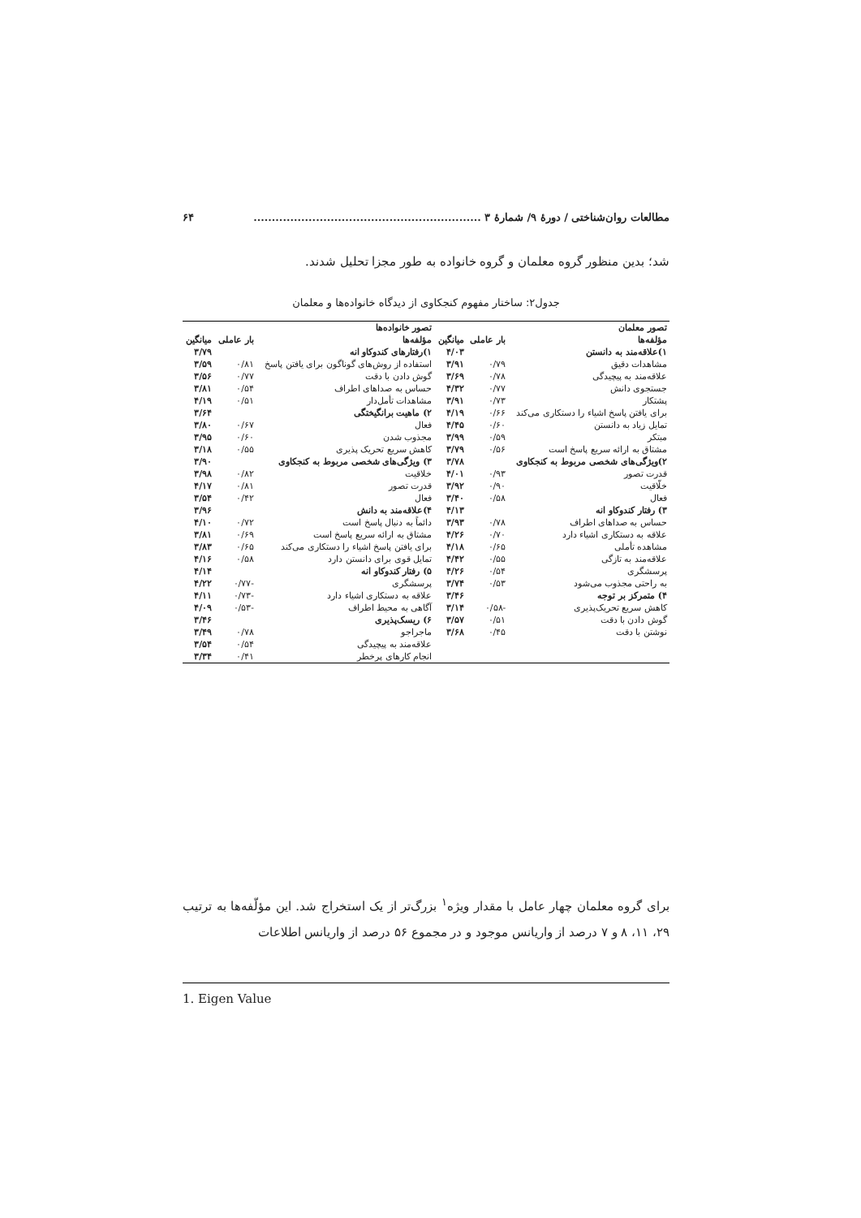مطالعات روان‌شناختی / دورهٔ ۹/ شمارهٔ ۳ .............................................................. ۶۴
شد؛ بدین منظور گروه معلمان و گروه خانواده به طور مجزا تحلیل شدند.
جدول۲: ساختار مفهوم کنجکاوی از دیدگاه خانواده‌ها و معلمان
| تصور معلمان | | | تصور خانواده‌ها | | |
| --- | --- | --- | --- | --- | --- |
| مؤلفه‌ها | بار عاملی | میانگین | مؤلفه‌ها | بار عاملی | میانگین |
| ۱)علاقه‌مند به دانستن | | ۴/۰۳ | ۱)رفتارهای کندوکاو انه | | ۳/۷۹ |
| مشاهدات دقیق | ۰/۷۹ | ۳/۹۱ | استفاده از روش‌های گوناگون برای یافتن پاسخ | ۰/۸۱ | ۳/۵۹ |
| علاقه‌مند به پیچیدگی | ۰/۷۸ | ۳/۶۹ | گوش دادن با دقت | ۰/۷۷ | ۳/۵۶ |
| جستجوی دانش | ۰/۷۷ | ۴/۳۲ | حساس به صداهای اطراف | ۰/۵۴ | ۳/۸۱ |
| پشتکار | ۰/۷۳ | ۳/۹۱ | مشاهدات تأمل‌دار | ۰/۵۱ | ۴/۱۹ |
| برای یافتن پاسخ اشیاء را دستکاری می‌کند | ۰/۶۶ | ۴/۱۹ | ۲) ماهیت برانگیختگی | | ۳/۶۴ |
| تمایل زیاد به دانستن | ۰/۶۰ | ۴/۴۵ | فعال | ۰/۶۷ | ۳/۸۰ |
| مبتکر | ۰/۵۹ | ۳/۹۹ | مجذوب شدن | ۰/۶۰ | ۳/۹۵ |
| مشتاق به ارائه سریع پاسخ است | ۰/۵۶ | ۳/۷۹ | کاهش سریع تحریک پذیری | ۰/۵۵ | ۳/۱۸ |
| ۲)ویژگی‌های شخصی مربوط به کنجکاوی | | ۳/۷۸ | ۳) ویژگی‌های شخصی مربوط به کنجکاوی | | ۳/۹۰ |
| قدرت تصور | ۰/۹۳ | ۴/۰۱ | خلاقیت | ۰/۸۲ | ۳/۹۸ |
| خلّاقیت | ۰/۹۰ | ۳/۹۲ | قدرت تصور | ۰/۸۱ | ۴/۱۷ |
| فعال | ۰/۵۸ | ۳/۴۰ | فعال | ۰/۴۲ | ۳/۵۴ |
| ۳) رفتار کندوکاو انه | | ۴/۱۳ | ۴)علاقه‌مند به دانش | | ۳/۹۶ |
| حساس به صداهای اطراف | ۰/۷۸ | ۳/۹۳ | دائماً به دنبال پاسخ است | ۰/۷۲ | ۴/۱۰ |
| علاقه به دستکاری اشیاء دارد | ۰/۷۰ | ۴/۲۶ | مشتاق به ارائه سریع پاسخ است | ۰/۶۹ | ۳/۸۱ |
| مشاهده تأملی | ۰/۶۵ | ۴/۱۸ | برای یافتن پاسخ اشیاء را دستکاری می‌کند | ۰/۶۵ | ۳/۸۳ |
| علاقه‌مند به تازگی | ۰/۵۵ | ۴/۴۲ | تمایل قوی برای دانستن دارد | ۰/۵۸ | ۴/۱۶ |
| پرسشگری | ۰/۵۴ | ۴/۲۶ | ۵) رفتار کندوکاو انه | | ۴/۱۴ |
| به راحتی مجذوب می‌شود | ۰/۵۳ | ۳/۷۴ | پرسشگری | -۰/۷۷ | ۴/۲۲ |
| ۴) متمرکز بر توجه | | ۳/۴۶ | علاقه به دستکاری اشیاء دارد | -۰/۷۳ | ۴/۱۱ |
| کاهش سریع تحریک‌پذیری | -۰/۵۸ | ۳/۱۴ | آگاهی به محیط اطراف | -۰/۵۳ | ۴/۰۹ |
| گوش دادن با دقت | ۰/۵۱ | ۳/۵۷ | ۶) ریسک‌پذیری | | ۳/۴۶ |
| نوشتن با دقت | ۰/۴۵ | ۳/۶۸ | ماجراجو | ۰/۷۸ | ۳/۴۹ |
| | | | علاقه‌مند به پیچیدگی | ۰/۵۴ | ۳/۵۴ |
| | | | انجام کارهای پرخطر | ۰/۴۱ | ۳/۳۴ |
برای گروه معلمان چهار عامل با مقدار ویژه<sup>۱</sup> بزرگ‌تر از یک استخراج شد. این مؤلّفه‌ها به ترتیب ۲۹، ۱۱، ۸ و ۷ درصد از واریانس موجود و در مجموع ۵۶ درصد از واریانس اطلاعات
1. Eigen Value